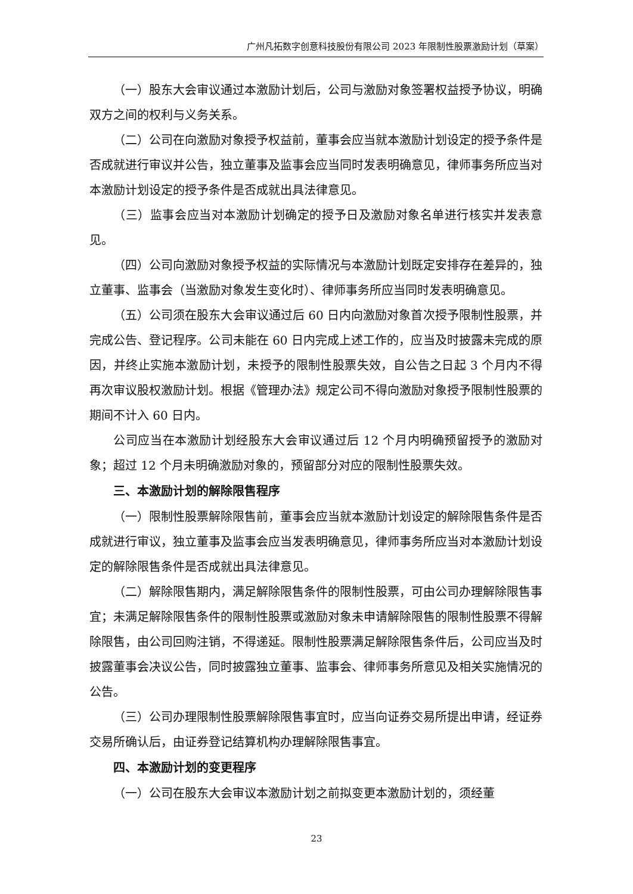广州凡拓数字创意科技股份有限公司 2023 年限制性股票激励计划（草案）
（一）股东大会审议通过本激励计划后，公司与激励对象签署权益授予协议，明确双方之间的权利与义务关系。
（二）公司在向激励对象授予权益前，董事会应当就本激励计划设定的授予条件是否成就进行审议并公告，独立董事及监事会应当同时发表明确意见，律师事务所应当对本激励计划设定的授予条件是否成就出具法律意见。
（三）监事会应当对本激励计划确定的授予日及激励对象名单进行核实并发表意见。
（四）公司向激励对象授予权益的实际情况与本激励计划既定安排存在差异的，独立董事、监事会（当激励对象发生变化时）、律师事务所应当同时发表明确意见。
（五）公司须在股东大会审议通过后 60 日内向激励对象首次授予限制性股票，并完成公告、登记程序。公司未能在 60 日内完成上述工作的，应当及时披露未完成的原因，并终止实施本激励计划，未授予的限制性股票失效，自公告之日起 3 个月内不得再次审议股权激励计划。根据《管理办法》规定公司不得向激励对象授予限制性股票的期间不计入 60 日内。
公司应当在本激励计划经股东大会审议通过后 12 个月内明确预留授予的激励对象；超过 12 个月未明确激励对象的，预留部分对应的限制性股票失效。
三、本激励计划的解除限售程序
（一）限制性股票解除限售前，董事会应当就本激励计划设定的解除限售条件是否成就进行审议，独立董事及监事会应当发表明确意见，律师事务所应当对本激励计划设定的解除限售条件是否成就出具法律意见。
（二）解除限售期内，满足解除限售条件的限制性股票，可由公司办理解除限售事宜；未满足解除限售条件的限制性股票或激励对象未申请解除限售的限制性股票不得解除限售，由公司回购注销，不得递延。限制性股票满足解除限售条件后，公司应当及时披露董事会决议公告，同时披露独立董事、监事会、律师事务所意见及相关实施情况的公告。
（三）公司办理限制性股票解除限售事宜时，应当向证券交易所提出申请，经证券交易所确认后，由证券登记结算机构办理解除限售事宜。
四、本激励计划的变更程序
（一）公司在股东大会审议本激励计划之前拟变更本激励计划的，须经董
23